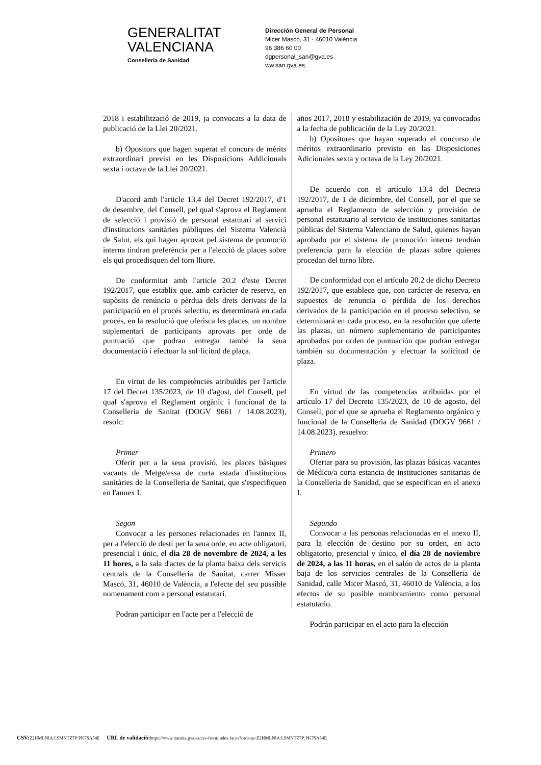GENERALITAT
VALENCIANA
Conselleria de Sanidad
Dirección General de Personal
Micer Mascó, 31 · 46010 València
96 386 60 00
dgpersonal_san@gva.es
ww.san.gva.es
2018 i estabilització de 2019, ja convocats a la data de publicació de la Llei 20/2021.
b) Opositors que hagen superat el concurs de mèrits extraordinari previst en les Disposicions Addicionals sexta i octava de la Llei 20/2021.
D'acord amb l'article 13.4 del Decret 192/2017, d'1 de desembre, del Consell, pel qual s'aprova el Reglament de selecció i provisió de personal estatutari al servici d'institucions sanitàries públiques del Sistema Valencià de Salut, els qui hagen aprovat pel sistema de promoció interna tindran preferència per a l'elecció de places sobre els qui procedisquen del torn lliure.
De conformitat amb l'article 20.2 d'este Decret 192/2017, que establix que, amb caràcter de reserva, en supòsits de renúncia o pèrdua dels drets derivats de la participació en el procés selectiu, es determinarà en cada procés, en la resolució que oferisca les places, un nombre suplementari de participants aprovats per orde de puntuació que podran entregar també la seua documentació i efectuar la sol·licitud de plaça.
En virtut de les competències atribuïdes per l'article 17 del Decret 135/2023, de 10 d'agost, del Consell, pel qual s'aprova el Reglament orgànic i funcional de la Conselleria de Sanitat (DOGV 9661 / 14.08.2023), resolc:
Primer
Oferir per a la seua provisió, les places bàsiques vacants de Metge/essa de curta estada d'institucions sanitàries de la Conselleria de Sanitat, que s'especifiquen en l'annex I.
Segon
Convocar a les persones relacionades en l'annex II, per a l'elecció de destí per la seua orde, en acte obligatori, presencial i únic, el dia 28 de novembre de 2024, a les 11 hores, a la sala d'actes de la planta baixa dels servicis centrals de la Conselleria de Sanitat, carrer Misser Mascó, 31, 46010 de València, a l'efecte del seu possible nomenament com a personal estatutari.
Podran participar en l'acte per a l'elecció de
años 2017, 2018 y estabilización de 2019, ya convocados a la fecha de publicación de la Ley 20/2021.
b) Opositores que hayan superado el concurso de méritos extraordinario previsto en las Disposiciones Adicionales sexta y octava de la Ley 20/2021.
De acuerdo con el artículo 13.4 del Decreto 192/2017, de 1 de diciembre, del Consell, por el que se aprueba el Reglamento de selección y provisión de personal estatutario al servicio de instituciones sanitarias públicas del Sistema Valenciano de Salud, quienes hayan aprobado por el sistema de promoción interna tendrán preferencia para la elección de plazas sobre quienes procedan del turno libre.
De conformidad con el artículo 20.2 de dicho Decreto 192/2017, que establece que, con carácter de reserva, en supuestos de renuncia o pérdida de los derechos derivados de la participación en el proceso selectivo, se determinará en cada proceso, en la resolución que oferte las plazas, un número suplementario de participantes aprobados por orden de puntuación que podrán entregar también su documentación y efectuar la solicitud de plaza.
En virtud de las competencias atribuidas por el artículo 17 del Decreto 135/2023, de 10 de agosto, del Consell, por el que se aprueba el Reglamento orgánico y funcional de la Conselleria de Sanidad (DOGV 9661 / 14.08.2023), resuelvo:
Primero
Ofertar para su provisión, las plazas básicas vacantes de Médico/a corta estancia de instituciones sanitarias de la Conselleria de Sanidad, que se especifican en el anexo I.
Segundo
Convocar a las personas relacionadas en el anexo II, para la elección de destino por su orden, en acto obligatorio, presencial y único, el día 28 de noviembre de 2024, a las 11 horas, en el salón de actos de la planta baja de los servicios centrales de la Conselleria de Sanidad, calle Micer Mascó, 31, 46010 de València, a los efectos de su posible nombramiento como personal estatutario.
Podrán participar en el acto para la elección
CSV: Z2HMLNIA:L9MNTZ7P:PK7SA54E URL de validació: https://www.tramita.gva.es/csv-front/index.faces?cadena=Z2HMLNIA:L9MNTZ7P:PK7SA54E